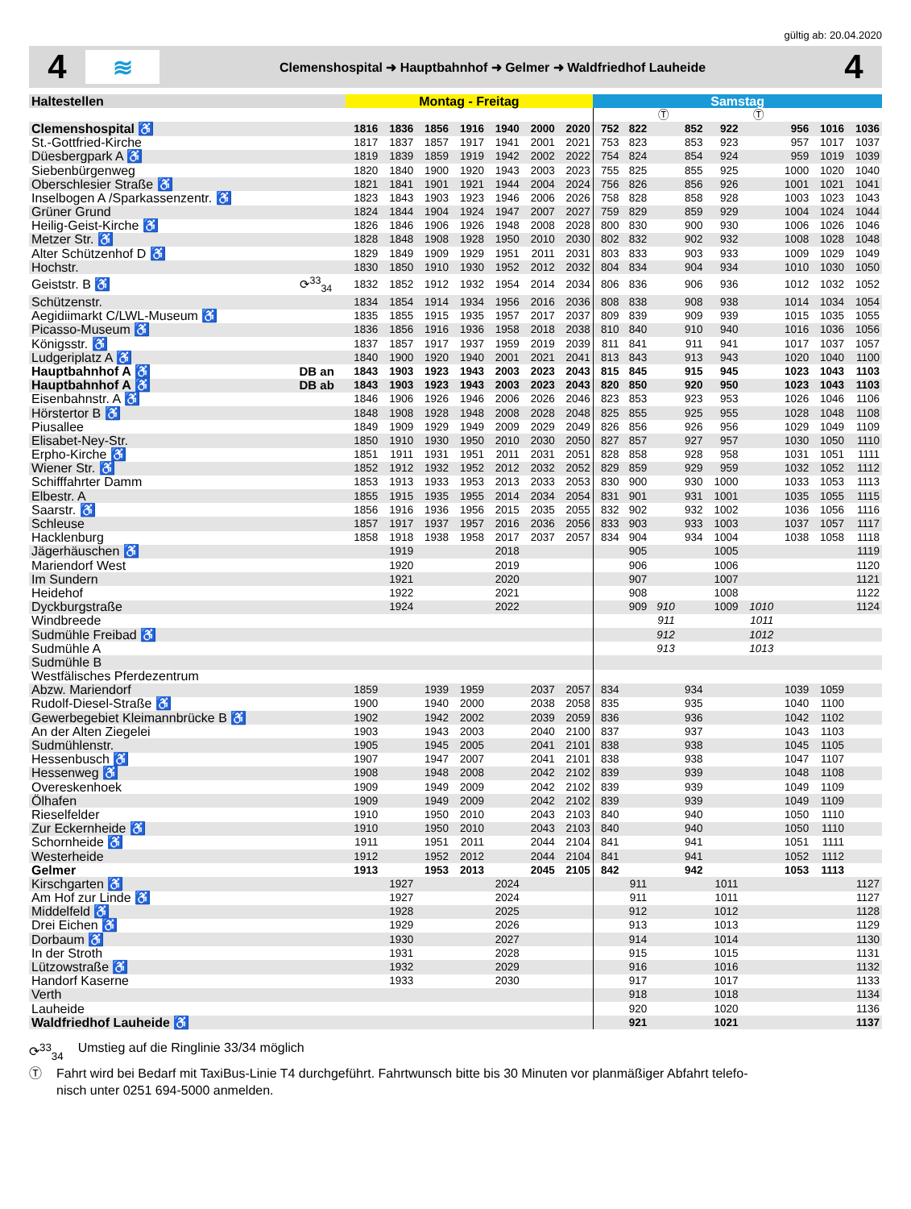gültig ab: 20.04.2020
4
≋
Clemenshospital ➜ Hauptbahnhof ➜ Gelmer ➜ Waldfriedhof Lauheide
4
| Haltestellen | | Montag - Freitag | | | | | | | Samstag | | | | | | | | |
| --- | --- | --- | --- | --- | --- | --- | --- | --- | --- | --- | --- | --- | --- | --- | --- | --- | --- |
| | | | | | | | | | | | Ⓣ | | | Ⓣ | | | |
| Clemenshospital ♿ | | 1816 | 1836 | 1856 | 1916 | 1940 | 2000 | 2020 | 752 | 822 | | 852 | 922 | | 956 | 1016 | 1036 |
| St.-Gottfried-Kirche | | 1817 | 1837 | 1857 | 1917 | 1941 | 2001 | 2021 | 753 | 823 | | 853 | 923 | | 957 | 1017 | 1037 |
| Düesbergpark A ♿ | | 1819 | 1839 | 1859 | 1919 | 1942 | 2002 | 2022 | 754 | 824 | | 854 | 924 | | 959 | 1019 | 1039 |
| Siebenbürgenweg | | 1820 | 1840 | 1900 | 1920 | 1943 | 2003 | 2023 | 755 | 825 | | 855 | 925 | | 1000 | 1020 | 1040 |
| Oberschlesier Straße ♿ | | 1821 | 1841 | 1901 | 1921 | 1944 | 2004 | 2024 | 756 | 826 | | 856 | 926 | | 1001 | 1021 | 1041 |
| Inselbogen A /Sparkassenzentr. ♿ | | 1823 | 1843 | 1903 | 1923 | 1946 | 2006 | 2026 | 758 | 828 | | 858 | 928 | | 1003 | 1023 | 1043 |
| Grüner Grund | | 1824 | 1844 | 1904 | 1924 | 1947 | 2007 | 2027 | 759 | 829 | | 859 | 929 | | 1004 | 1024 | 1044 |
| Heilig-Geist-Kirche ♿ | | 1826 | 1846 | 1906 | 1926 | 1948 | 2008 | 2028 | 800 | 830 | | 900 | 930 | | 1006 | 1026 | 1046 |
| Metzer Str. ♿ | | 1828 | 1848 | 1908 | 1928 | 1950 | 2010 | 2030 | 802 | 832 | | 902 | 932 | | 1008 | 1028 | 1048 |
| Alter Schützenhof D ♿ | | 1829 | 1849 | 1909 | 1929 | 1951 | 2011 | 2031 | 803 | 833 | | 903 | 933 | | 1009 | 1029 | 1049 |
| Hochstr. | | 1830 | 1850 | 1910 | 1930 | 1952 | 2012 | 2032 | 804 | 834 | | 904 | 934 | | 1010 | 1030 | 1050 |
| Geiststr. B ♿ | ⟳<sup>33</sup><sub>34</sub> | 1832 | 1852 | 1912 | 1932 | 1954 | 2014 | 2034 | 806 | 836 | | 906 | 936 | | 1012 | 1032 | 1052 |
| Schützenstr. | | 1834 | 1854 | 1914 | 1934 | 1956 | 2016 | 2036 | 808 | 838 | | 908 | 938 | | 1014 | 1034 | 1054 |
| Aegidiimarkt C/LWL-Museum ♿ | | 1835 | 1855 | 1915 | 1935 | 1957 | 2017 | 2037 | 809 | 839 | | 909 | 939 | | 1015 | 1035 | 1055 |
| Picasso-Museum ♿ | | 1836 | 1856 | 1916 | 1936 | 1958 | 2018 | 2038 | 810 | 840 | | 910 | 940 | | 1016 | 1036 | 1056 |
| Königsstr. ♿ | | 1837 | 1857 | 1917 | 1937 | 1959 | 2019 | 2039 | 811 | 841 | | 911 | 941 | | 1017 | 1037 | 1057 |
| Ludgeriplatz A ♿ | | 1840 | 1900 | 1920 | 1940 | 2001 | 2021 | 2041 | 813 | 843 | | 913 | 943 | | 1020 | 1040 | 1100 |
| Hauptbahnhof A ♿ | DB an | 1843 | 1903 | 1923 | 1943 | 2003 | 2023 | 2043 | 815 | 845 | | 915 | 945 | | 1023 | 1043 | 1103 |
| Hauptbahnhof A ♿ | DB ab | 1843 | 1903 | 1923 | 1943 | 2003 | 2023 | 2043 | 820 | 850 | | 920 | 950 | | 1023 | 1043 | 1103 |
| Eisenbahnstr. A ♿ | | 1846 | 1906 | 1926 | 1946 | 2006 | 2026 | 2046 | 823 | 853 | | 923 | 953 | | 1026 | 1046 | 1106 |
| Hörstertor B ♿ | | 1848 | 1908 | 1928 | 1948 | 2008 | 2028 | 2048 | 825 | 855 | | 925 | 955 | | 1028 | 1048 | 1108 |
| Piusallee | | 1849 | 1909 | 1929 | 1949 | 2009 | 2029 | 2049 | 826 | 856 | | 926 | 956 | | 1029 | 1049 | 1109 |
| Elisabet-Ney-Str. | | 1850 | 1910 | 1930 | 1950 | 2010 | 2030 | 2050 | 827 | 857 | | 927 | 957 | | 1030 | 1050 | 1110 |
| Erpho-Kirche ♿ | | 1851 | 1911 | 1931 | 1951 | 2011 | 2031 | 2051 | 828 | 858 | | 928 | 958 | | 1031 | 1051 | 1111 |
| Wiener Str. ♿ | | 1852 | 1912 | 1932 | 1952 | 2012 | 2032 | 2052 | 829 | 859 | | 929 | 959 | | 1032 | 1052 | 1112 |
| Schifffahrter Damm | | 1853 | 1913 | 1933 | 1953 | 2013 | 2033 | 2053 | 830 | 900 | | 930 | 1000 | | 1033 | 1053 | 1113 |
| Elbestr. A | | 1855 | 1915 | 1935 | 1955 | 2014 | 2034 | 2054 | 831 | 901 | | 931 | 1001 | | 1035 | 1055 | 1115 |
| Saarstr. ♿ | | 1856 | 1916 | 1936 | 1956 | 2015 | 2035 | 2055 | 832 | 902 | | 932 | 1002 | | 1036 | 1056 | 1116 |
| Schleuse | | 1857 | 1917 | 1937 | 1957 | 2016 | 2036 | 2056 | 833 | 903 | | 933 | 1003 | | 1037 | 1057 | 1117 |
| Hacklenburg | | 1858 | 1918 | 1938 | 1958 | 2017 | 2037 | 2057 | 834 | 904 | | 934 | 1004 | | 1038 | 1058 | 1118 |
| Jägerhäuschen ♿ | | | 1919 | | | 2018 | | | | 905 | | | 1005 | | | | 1119 |
| Mariendorf West | | | 1920 | | | 2019 | | | | 906 | | | 1006 | | | | 1120 |
| Im Sundern | | | 1921 | | | 2020 | | | | 907 | | | 1007 | | | | 1121 |
| Heidehof | | | 1922 | | | 2021 | | | | 908 | | | 1008 | | | | 1122 |
| Dyckburgstraße | | | 1924 | | | 2022 | | | | 909 | 910 | | 1009 | 1010 | | | 1124 |
| Windbreede | | | | | | | | | | | 911 | | | 1011 | | | |
| Sudmühle Freibad ♿ | | | | | | | | | | | 912 | | | 1012 | | | |
| Sudmühle A | | | | | | | | | | | 913 | | | 1013 | | | |
| Sudmühle B | | | | | | | | | | | | | | | | | |
| Westfälisches Pferdezentrum | | | | | | | | | | | | | | | | | |
| Abzw. Mariendorf | | 1859 | | 1939 | 1959 | | 2037 | 2057 | 834 | | | 934 | | | 1039 | 1059 | |
| Rudolf-Diesel-Straße ♿ | | 1900 | | 1940 | 2000 | | 2038 | 2058 | 835 | | | 935 | | | 1040 | 1100 | |
| Gewerbegebiet Kleimannbrücke B ♿ | | 1902 | | 1942 | 2002 | | 2039 | 2059 | 836 | | | 936 | | | 1042 | 1102 | |
| An der Alten Ziegelei | | 1903 | | 1943 | 2003 | | 2040 | 2100 | 837 | | | 937 | | | 1043 | 1103 | |
| Sudmühlenstr. | | 1905 | | 1945 | 2005 | | 2041 | 2101 | 838 | | | 938 | | | 1045 | 1105 | |
| Hessenbusch ♿ | | 1907 | | 1947 | 2007 | | 2041 | 2101 | 838 | | | 938 | | | 1047 | 1107 | |
| Hessenweg ♿ | | 1908 | | 1948 | 2008 | | 2042 | 2102 | 839 | | | 939 | | | 1048 | 1108 | |
| Overeskenhoek | | 1909 | | 1949 | 2009 | | 2042 | 2102 | 839 | | | 939 | | | 1049 | 1109 | |
| Ölhafen | | 1909 | | 1949 | 2009 | | 2042 | 2102 | 839 | | | 939 | | | 1049 | 1109 | |
| Rieselfelder | | 1910 | | 1950 | 2010 | | 2043 | 2103 | 840 | | | 940 | | | 1050 | 1110 | |
| Zur Eckernheide ♿ | | 1910 | | 1950 | 2010 | | 2043 | 2103 | 840 | | | 940 | | | 1050 | 1110 | |
| Schornheide ♿ | | 1911 | | 1951 | 2011 | | 2044 | 2104 | 841 | | | 941 | | | 1051 | 1111 | |
| Westerheide | | 1912 | | 1952 | 2012 | | 2044 | 2104 | 841 | | | 941 | | | 1052 | 1112 | |
| Gelmer | | 1913 | | 1953 | 2013 | | 2045 | 2105 | 842 | | | 942 | | | 1053 | 1113 | |
| Kirschgarten ♿ | | | 1927 | | | 2024 | | | | 911 | | | 1011 | | | | 1127 |
| Am Hof zur Linde ♿ | | | 1927 | | | 2024 | | | | 911 | | | 1011 | | | | 1127 |
| Middelfeld ♿ | | | 1928 | | | 2025 | | | | 912 | | | 1012 | | | | 1128 |
| Drei Eichen ♿ | | | 1929 | | | 2026 | | | | 913 | | | 1013 | | | | 1129 |
| Dorbaum ♿ | | | 1930 | | | 2027 | | | | 914 | | | 1014 | | | | 1130 |
| In der Stroth | | | 1931 | | | 2028 | | | | 915 | | | 1015 | | | | 1131 |
| Lützowstraße ♿ | | | 1932 | | | 2029 | | | | 916 | | | 1016 | | | | 1132 |
| Handorf Kaserne | | | 1933 | | | 2030 | | | | 917 | | | 1017 | | | | 1133 |
| Verth | | | | | | | | | | 918 | | | 1018 | | | | 1134 |
| Lauheide | | | | | | | | | | 920 | | | 1020 | | | | 1136 |
| Waldfriedhof Lauheide ♿ | | | | | | | | | | 921 | | | 1021 | | | | 1137 |
⟳<sup>33</sup><sub>34</sub> Umstieg auf die Ringlinie 33/34 möglich
Ⓣ Fahrt wird bei Bedarf mit TaxiBus-Linie T4 durchgeführt. Fahrtwunsch bitte bis 30 Minuten vor planmäßiger Abfahrt telefo-
nisch unter 0251 694-5000 anmelden.